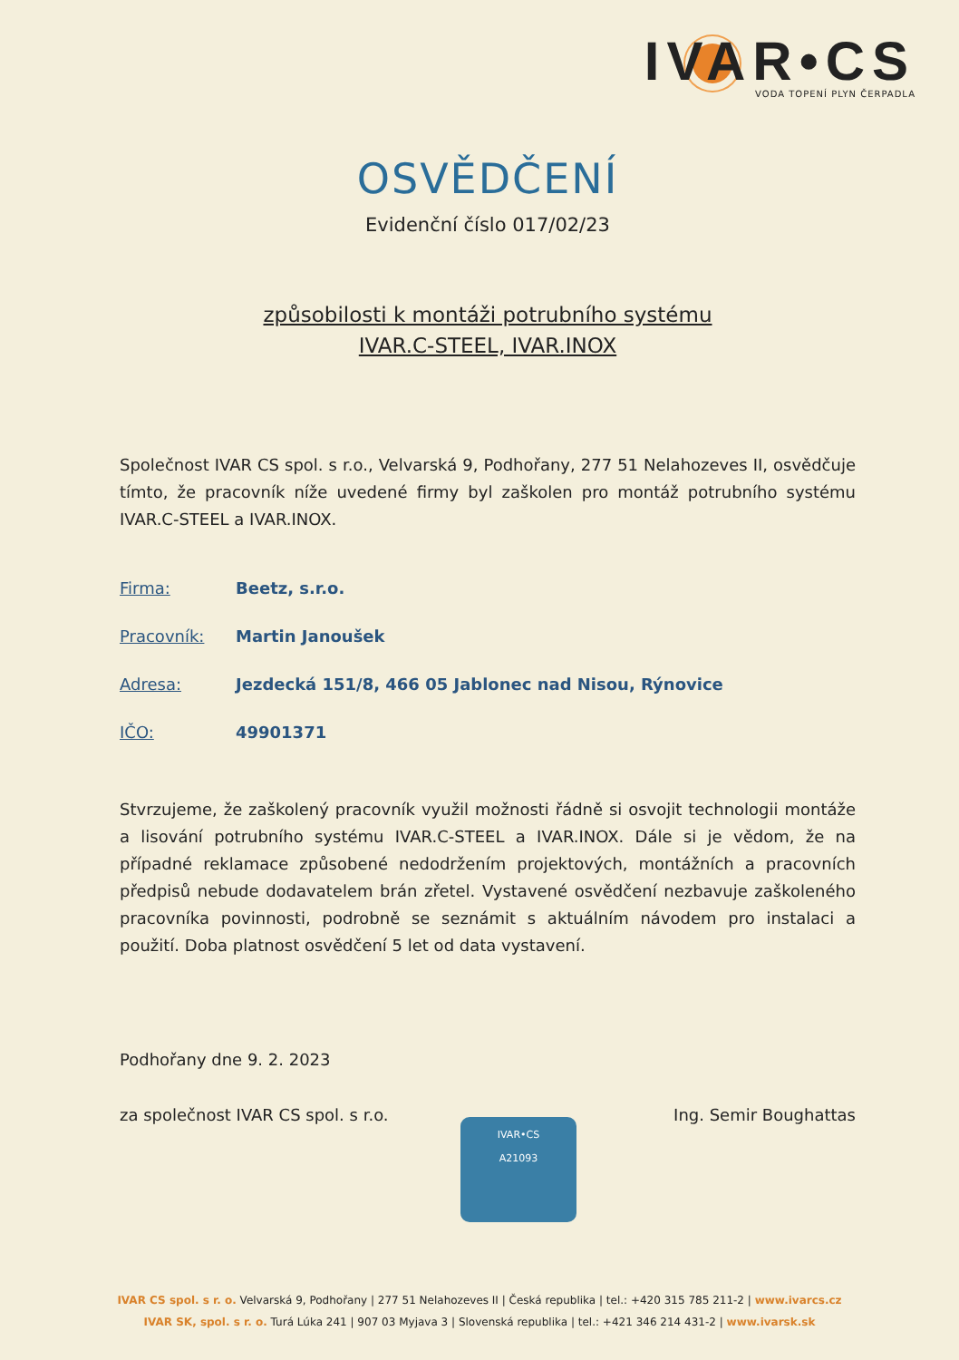IVAR•CS
VODA TOPENÍ PLYN ČERPADLA
OSVĚDČENÍ
Evidenční číslo 017/02/23
způsobilosti k montáži potrubního systému
IVAR.C-STEEL, IVAR.INOX
Společnost IVAR CS spol. s r.o., Velvarská 9, Podhořany, 277 51 Nelahozeves II, osvědčuje tímto, že pracovník níže uvedené firmy byl zaškolen pro montáž potrubního systému IVAR.C-STEEL a IVAR.INOX.
Firma: Beetz, s.r.o.
Pracovník: Martin Janoušek
Adresa: Jezdecká 151/8, 466 05 Jablonec nad Nisou, Rýnovice
IČO: 49901371
Stvrzujeme, že zaškolený pracovník využil možnosti řádně si osvojit technologii montáže a lisování potrubního systému IVAR.C-STEEL a IVAR.INOX. Dále si je vědom, že na případné reklamace způsobené nedodržením projektových, montážních a pracovních předpisů nebude dodavatelem brán zřetel. Vystavené osvědčení nezbavuje zaškoleného pracovníka povinnosti, podrobně se seznámit s aktuálním návodem pro instalaci a použití. Doba platnost osvědčení 5 let od data vystavení.
Podhořany dne 9. 2. 2023
za společnost IVAR CS spol. s r.o. Ing. Semir Boughattas
IVAR•CS
A21093
IVAR CS spol. s r. o. Velvarská 9, Podhořany | 277 51 Nelahozeves II | Česká republika | tel.: +420 315 785 211-2 | www.ivarcs.cz
IVAR SK, spol. s r. o. Turá Lúka 241 | 907 03 Myjava 3 | Slovenská republika | tel.: +421 346 214 431-2 | www.ivarsk.sk